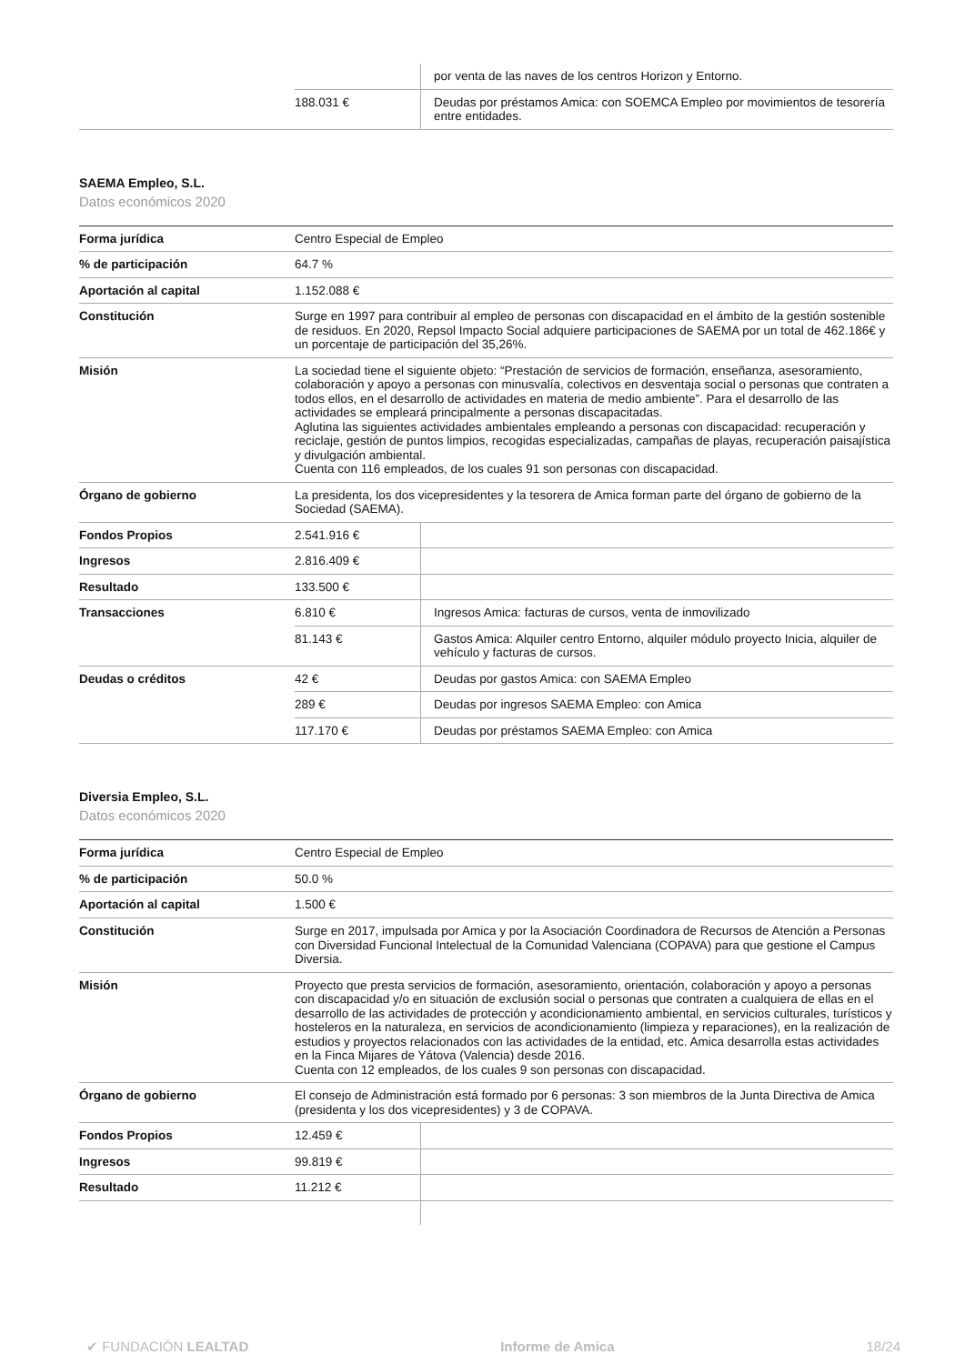| | | por venta de las naves de los centros Horizon y Entorno. |
| | 188.031 € | Deudas por préstamos Amica: con SOEMCA Empleo por movimientos de tesorería entre entidades. |
SAEMA Empleo, S.L.
Datos económicos 2020
| Forma jurídica | Centro Especial de Empleo | |
| % de participación | 64.7 % | |
| Aportación al capital | 1.152.088 € | |
| Constitución | Surge en 1997 para contribuir al empleo de personas con discapacidad en el ámbito de la gestión sostenible de residuos. En 2020, Repsol Impacto Social adquiere participaciones de SAEMA por un total de 462.186€ y un porcentaje de participación del 35,26%. | |
| Misión | La sociedad tiene el siguiente objeto: “Prestación de servicios de formación, enseñanza, asesoramiento, colaboración y apoyo a personas con minusvalía, colectivos en desventaja social o personas que contraten a todos ellos, en el desarrollo de actividades en materia de medio ambiente”. Para el desarrollo de las actividades se empleará principalmente a personas discapacitadas. Aglutina las siguientes actividades ambientales empleando a personas con discapacidad: recuperación y reciclaje, gestión de puntos limpios, recogidas especializadas, campañas de playas, recuperación paisajística y divulgación ambiental. Cuenta con 116 empleados, de los cuales 91 son personas con discapacidad. | |
| Órgano de gobierno | La presidenta, los dos vicepresidentes y la tesorera de Amica forman parte del órgano de gobierno de la Sociedad (SAEMA). | |
| Fondos Propios | 2.541.916 € | |
| Ingresos | 2.816.409 € | |
| Resultado | 133.500 € | |
| Transacciones | 6.810 € | Ingresos Amica: facturas de cursos, venta de inmovilizado |
| | 81.143 € | Gastos Amica: Alquiler centro Entorno, alquiler módulo proyecto Inicia, alquiler de vehículo y facturas de cursos. |
| Deudas o créditos | 42 € | Deudas por gastos Amica: con SAEMA Empleo |
| | 289 € | Deudas por ingresos SAEMA Empleo: con Amica |
| | 117.170 € | Deudas por préstamos SAEMA Empleo: con Amica |
Diversia Empleo, S.L.
Datos económicos 2020
| Forma jurídica | Centro Especial de Empleo | |
| % de participación | 50.0 % | |
| Aportación al capital | 1.500 € | |
| Constitución | Surge en 2017, impulsada por Amica y por la Asociación Coordinadora de Recursos de Atención a Personas con Diversidad Funcional Intelectual de la Comunidad Valenciana (COPAVA) para que gestione el Campus Diversia. | |
| Misión | Proyecto que presta servicios de formación, asesoramiento, orientación, colaboración y apoyo a personas con discapacidad y/o en situación de exclusión social o personas que contraten a cualquiera de ellas en el desarrollo de las actividades de protección y acondicionamiento ambiental, en servicios culturales, turísticos y hosteleros en la naturaleza, en servicios de acondicionamiento (limpieza y reparaciones), en la realización de estudios y proyectos relacionados con las actividades de la entidad, etc. Amica desarrolla estas actividades en la Finca Mijares de Yátova (Valencia) desde 2016. Cuenta con 12 empleados, de los cuales 9 son personas con discapacidad. | |
| Órgano de gobierno | El consejo de Administración está formado por 6 personas: 3 son miembros de la Junta Directiva de Amica (presidenta y los dos vicepresidentes) y 3 de COPAVA. | |
| Fondos Propios | 12.459 € | |
| Ingresos | 99.819 € | |
| Resultado | 11.212 € | |
✔ FUNDACIÓN LEALTAD Informe de Amica 18/24